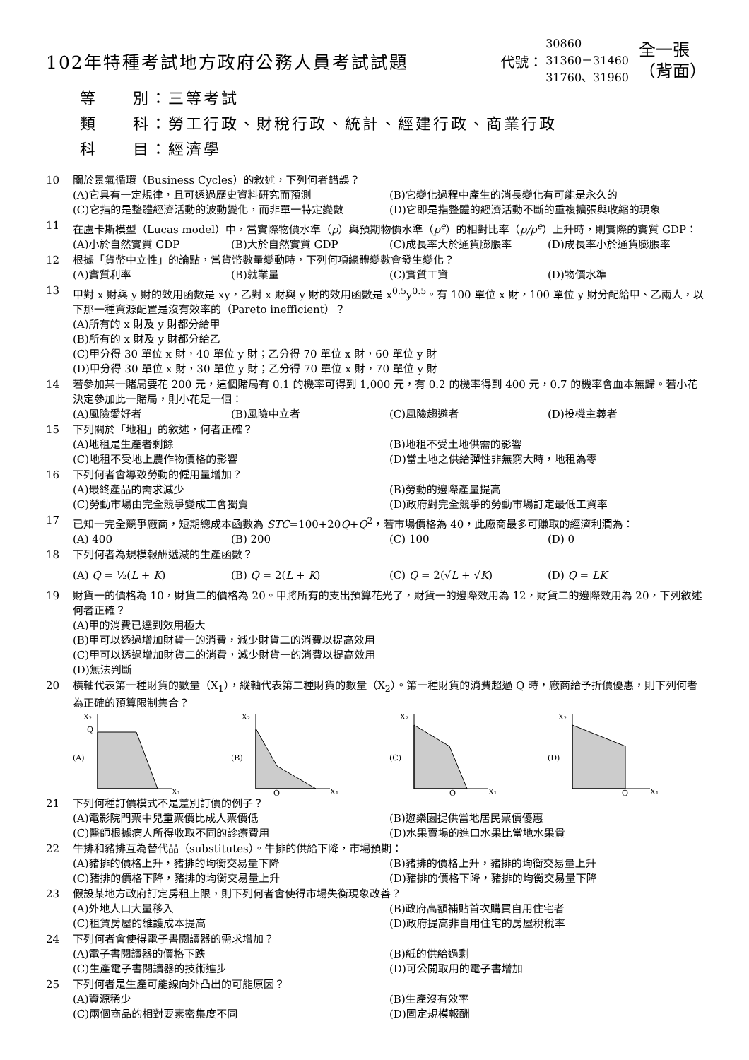102年特種考試地方政府公務人員考試試題
代號：
30860
31360－31460
31760、31960
全一張
（背面）
等　　別：三等考試
類　　科：勞工行政、財稅行政、統計、經建行政、商業行政
科　　目：經濟學
10 關於景氣循環（Business Cycles）的敘述，下列何者錯誤？
(A)它具有一定規律，且可透過歷史資料研究而預測 (B)它變化過程中產生的消長變化有可能是永久的 (C)它指的是整體經濟活動的波動變化，而非單一特定變數 (D)它即是指整體的經濟活動不斷的重複擴張與收縮的現象
11 在盧卡斯模型（Lucas model）中，當實際物價水準（p）與預期物價水準（p<sup>e</sup>）的相對比率（p/p<sup>e</sup>）上升時，則實際的實質 GDP：
(A)小於自然實質 GDP (B)大於自然實質 GDP (C)成長率大於通貨膨脹率 (D)成長率小於通貨膨脹率
12 根據「貨幣中立性」的論點，當貨幣數量變動時，下列何項總體變數會發生變化？
(A)實質利率 (B)就業量 (C)實質工資 (D)物價水準
13 甲對 x 財與 y 財的效用函數是 xy，乙對 x 財與 y 財的效用函數是 x<sup>0.5</sup>y<sup>0.5</sup>。有 100 單位 x 財，100 單位 y 財分配給甲、乙兩人，以下那一種資源配置是沒有效率的（Pareto inefficient）？
(A)所有的 x 財及 y 財都分給甲 (B)所有的 x 財及 y 財都分給乙 (C)甲分得 30 單位 x 財，40 單位 y 財；乙分得 70 單位 x 財，60 單位 y 財 (D)甲分得 30 單位 x 財，30 單位 y 財；乙分得 70 單位 x 財，70 單位 y 財
14 若參加某一賭局要花 200 元，這個賭局有 0.1 的機率可得到 1,000 元，有 0.2 的機率得到 400 元，0.7 的機率會血本無歸。若小花決定參加此一賭局，則小花是一個：
(A)風險愛好者 (B)風險中立者 (C)風險趨避者 (D)投機主義者
15 下列關於「地租」的敘述，何者正確？
(A)地租是生產者剩餘 (B)地租不受土地供需的影響 (C)地租不受地上農作物價格的影響 (D)當土地之供給彈性非無窮大時，地租為零
16 下列何者會導致勞動的僱用量增加？
(A)最終產品的需求減少 (B)勞動的邊際產量提高 (C)勞動市場由完全競爭變成工會獨賣 (D)政府對完全競爭的勞動市場訂定最低工資率
17 已知一完全競爭廠商，短期總成本函數為 STC=100+20Q+Q<sup>2</sup>，若市場價格為 40，此廠商最多可賺取的經濟利潤為：
(A) 400 (B) 200 (C) 100 (D) 0
18 下列何者為規模報酬遞減的生產函數？
(A) Q = ½(L + K) (B) Q = 2(L + K) (C) Q = 2(√L + √K) (D) Q = LK
19 財貨一的價格為 10，財貨二的價格為 20。甲將所有的支出預算花光了，財貨一的邊際效用為 12，財貨二的邊際效用為 20，下列敘述何者正確？
(A)甲的消費已達到效用極大 (B)甲可以透過增加財貨一的消費，減少財貨二的消費以提高效用 (C)甲可以透過增加財貨二的消費，減少財貨一的消費以提高效用 (D)無法判斷
20 橫軸代表第一種財貨的數量（X<sub>1</sub>），縱軸代表第二種財貨的數量（X<sub>2</sub>）。第一種財貨的消費超過 Q 時，廠商給予折價優惠，則下列何者為正確的預算限制集合？
X₂
(A)
Q
X₁
X₂
(B)
Q
X₁
X₂
(C)
Q
X₁
X₂
(D)
Q
X₁
21 下列何種訂價模式不是差別訂價的例子？
(A)電影院門票中兒童票價比成人票價低 (B)遊樂園提供當地居民票價優惠 (C)醫師根據病人所得收取不同的診療費用 (D)水果賣場的進口水果比當地水果貴
22 牛排和豬排互為替代品（substitutes）。牛排的供給下降，市場預期：
(A)豬排的價格上升，豬排的均衡交易量下降 (B)豬排的價格上升，豬排的均衡交易量上升 (C)豬排的價格下降，豬排的均衡交易量上升 (D)豬排的價格下降，豬排的均衡交易量下降
23 假設某地方政府訂定房租上限，則下列何者會使得市場失衡現象改善？
(A)外地人口大量移入 (B)政府高額補貼首次購買自用住宅者 (C)租賃房屋的維護成本提高 (D)政府提高非自用住宅的房屋稅稅率
24 下列何者會使得電子書閱讀器的需求增加？
(A)電子書閱讀器的價格下跌 (B)紙的供給過剩 (C)生產電子書閱讀器的技術進步 (D)可公開取用的電子書增加
25 下列何者是生產可能線向外凸出的可能原因？
(A)資源稀少 (B)生產沒有效率 (C)兩個商品的相對要素密集度不同 (D)固定規模報酬